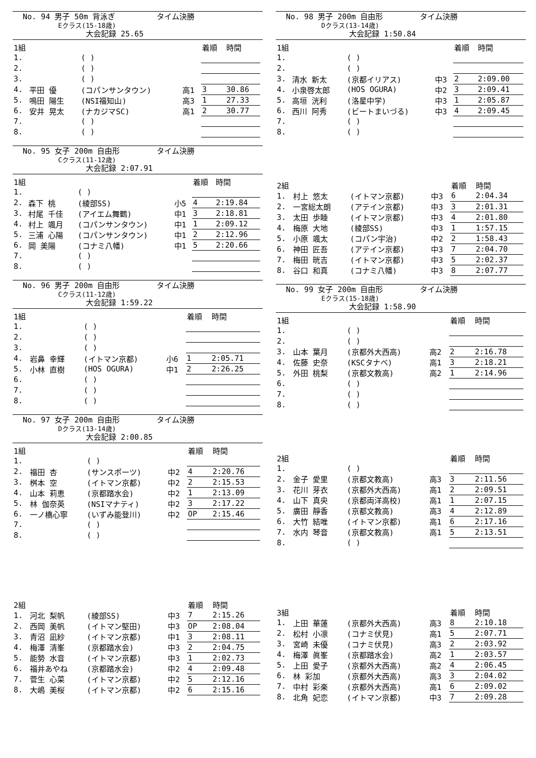No. 94 男子 50m 背泳ぎ タイム決勝
Eクラス(15-18歳)
大会記録 25.65
| 1組 | | | | 着順 | 時間 |
| 1. | | ( ) | | | |
| 2. | | ( ) | | | |
| 3. | | ( ) | | | |
| 4. | 平田 優 | (コパンサンタウン) | 高1 | 3 | 30.86 |
| 5. | 鳴田 陽生 | (NSI福知山) | 高3 | 1 | 27.33 |
| 6. | 安井 晃太 | (ナカジマSC) | 高1 | 2 | 30.77 |
| 7. | | ( ) | | | |
| 8. | | ( ) | | | |
No. 95 女子 200m 自由形 タイム決勝
Cクラス(11-12歳)
大会記録 2:07.91
| 1組 | | | | 着順 | 時間 |
| 1. | | ( ) | | | |
| 2. | 森下 桃 | (綾部SS) | 小5 | 4 | 2:19.84 |
| 3. | 村尾 千佳 | (アイエム舞鶴) | 中1 | 3 | 2:18.81 |
| 4. | 村上 颯月 | (コパンサンタウン) | 中1 | 1 | 2:09.12 |
| 5. | 三浦 心陽 | (コパンサンタウン) | 中1 | 2 | 2:12.96 |
| 6. | 岡 美陽 | (コナミ八幡) | 中1 | 5 | 2:20.66 |
| 7. | | ( ) | | | |
| 8. | | ( ) | | | |
No. 96 男子 200m 自由形 タイム決勝
Cクラス(11-12歳)
大会記録 1:59.22
| 1組 | | | | 着順 | 時間 |
| 1. | | ( ) | | | |
| 2. | | ( ) | | | |
| 3. | | ( ) | | | |
| 4. | 岩鼻 幸輝 | (イトマン京都) | 小6 | 1 | 2:05.71 |
| 5. | 小林 直樹 | (HOS OGURA) | 中1 | 2 | 2:26.25 |
| 6. | | ( ) | | | |
| 7. | | ( ) | | | |
| 8. | | ( ) | | | |
No. 97 女子 200m 自由形 タイム決勝
Dクラス(13-14歳)
大会記録 2:00.85
| 1組 | | | | 着順 | 時間 |
| 1. | | ( ) | | | |
| 2. | 福田 杏 | (サンスポーツ) | 中2 | 4 | 2:20.76 |
| 3. | 桝本 空 | (イトマン京都) | 中2 | 2 | 2:15.53 |
| 4. | 山本 莉恵 | (京都踏水会) | 中2 | 1 | 2:13.09 |
| 5. | 林 伽奈英 | (NSIマナティ) | 中2 | 3 | 2:17.22 |
| 6. | 一ノ橋心寧 | (いずみ能登川) | 中2 | OP | 2:15.46 |
| 7. | | ( ) | | | |
| 8. | | ( ) | | | |
| 2組 | | | | 着順 | 時間 |
| 1. | 河北 梨帆 | (綾部SS) | 中3 | 7 | 2:15.26 |
| 2. | 西岡 美帆 | (イトマン堅田) | 中3 | OP | 2:08.04 |
| 3. | 青沼 凪紗 | (イトマン京都) | 中1 | 3 | 2:08.11 |
| 4. | 梅澤 清峯 | (京都踏水会) | 中3 | 2 | 2:04.75 |
| 5. | 能勢 水音 | (イトマン京都) | 中3 | 1 | 2:02.73 |
| 6. | 福井あやね | (京都踏水会) | 中2 | 4 | 2:09.48 |
| 7. | 菅生 心菜 | (イトマン京都) | 中2 | 5 | 2:12.16 |
| 8. | 大嶋 美桜 | (イトマン京都) | 中2 | 6 | 2:15.16 |
No. 98 男子 200m 自由形 タイム決勝
Dクラス(13-14歳)
大会記録 1:50.84
| 1組 | | | | 着順 | 時間 |
| 1. | | ( ) | | | |
| 2. | | ( ) | | | |
| 3. | 清水 新太 | (京都イリアス) | 中3 | 2 | 2:09.00 |
| 4. | 小泉啓太郎 | (HOS OGURA) | 中2 | 3 | 2:09.41 |
| 5. | 高垣 洸利 | (洛星中学) | 中3 | 1 | 2:05.87 |
| 6. | 西川 阿秀 | (ビートまいづる) | 中3 | 4 | 2:09.45 |
| 7. | | ( ) | | | |
| 8. | | ( ) | | | |
| 2組 | | | | 着順 | 時間 |
| 1. | 村上 悠太 | (イトマン京都) | 中3 | 6 | 2:04.34 |
| 2. | 一宮総太朗 | (アテイン京都) | 中3 | 3 | 2:01.31 |
| 3. | 太田 歩睦 | (イトマン京都) | 中3 | 4 | 2:01.80 |
| 4. | 梅原 大地 | (綾部SS) | 中3 | 1 | 1:57.15 |
| 5. | 小原 颯太 | (コパン宇治) | 中2 | 2 | 1:58.43 |
| 6. | 神田 匠吾 | (アテイン京都) | 中3 | 7 | 2:04.70 |
| 7. | 梅田 晄吉 | (イトマン京都) | 中3 | 5 | 2:02.37 |
| 8. | 谷口 和真 | (コナミ八幡) | 中3 | 8 | 2:07.77 |
No. 99 女子 200m 自由形 タイム決勝
Eクラス(15-18歳)
大会記録 1:58.90
| 1組 | | | | 着順 | 時間 |
| 1. | | ( ) | | | |
| 2. | | ( ) | | | |
| 3. | 山本 葉月 | (京都外大西高) | 高2 | 2 | 2:16.78 |
| 4. | 佐藤 史奈 | (KSCタナベ) | 高1 | 3 | 2:18.21 |
| 5. | 外田 桃梨 | (京都文教高) | 高2 | 1 | 2:14.96 |
| 6. | | ( ) | | | |
| 7. | | ( ) | | | |
| 8. | | ( ) | | | |
| 2組 | | | | 着順 | 時間 |
| 1. | | ( ) | | | |
| 2. | 金子 愛里 | (京都文教高) | 高3 | 3 | 2:11.56 |
| 3. | 花川 芽衣 | (京都外大西高) | 高1 | 2 | 2:09.51 |
| 4. | 山下 真央 | (京都両洋高校) | 高1 | 1 | 2:07.15 |
| 5. | 廣田 靜香 | (京都文教高) | 高3 | 4 | 2:12.89 |
| 6. | 大竹 結唯 | (イトマン京都) | 高1 | 6 | 2:17.16 |
| 7. | 水内 琴音 | (京都文教高) | 高1 | 5 | 2:13.51 |
| 8. | | ( ) | | | |
| 3組 | | | | 着順 | 時間 |
| 1. | 上田 華蓮 | (京都外大西高) | 高3 | 8 | 2:10.18 |
| 2. | 松村 小凛 | (コナミ伏見) | 高1 | 5 | 2:07.71 |
| 3. | 宮崎 未優 | (コナミ伏見) | 高3 | 2 | 2:03.92 |
| 4. | 梅澤 眞峯 | (京都踏水会) | 高2 | 1 | 2:03.57 |
| 5. | 上田 愛子 | (京都外大西高) | 高2 | 4 | 2:06.45 |
| 6. | 林 彩加 | (京都外大西高) | 高3 | 3 | 2:04.02 |
| 7. | 中村 彩楽 | (京都外大西高) | 高1 | 6 | 2:09.02 |
| 8. | 北角 妃恋 | (イトマン京都) | 中3 | 7 | 2:09.28 |